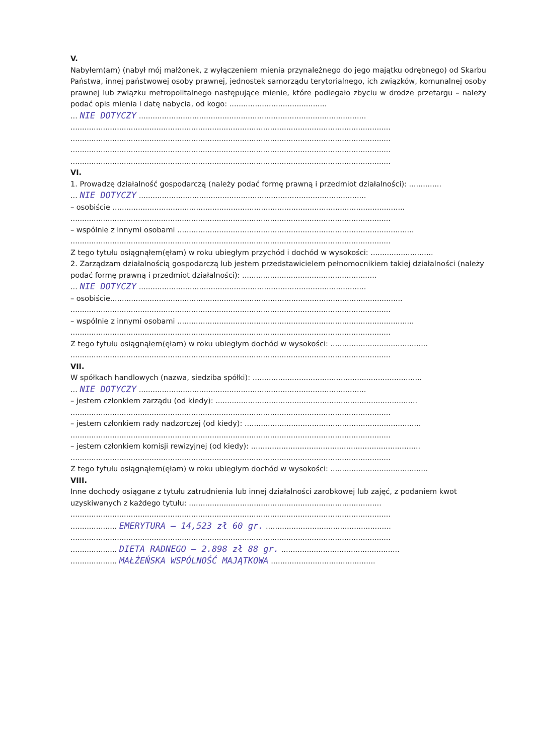V.
Nabyłem(am) (nabył mój małżonek, z wyłączeniem mienia przynależnego do jego majątku odrębnego) od Skarbu Państwa, innej państwowej osoby prawnej, jednostek samorządu terytorialnego, ich związków, komunalnej osoby prawnej lub związku metropolitalnego następujące mienie, które podlegało zbyciu w drodze przetargu – należy podać opis mienia i datę nabycia, od kogo: ..........................................
... NIE DOTYCZY ..................................................................................................
..........................................................................................................................................
..........................................................................................................................................
..........................................................................................................................................
..........................................................................................................................................
VI.
1. Prowadzę działalność gospodarczą (należy podać formę prawną i przedmiot działalności): ..............
... NIE DOTYCZY ..................................................................................................
– osobiście ..............................................................................................................................
..........................................................................................................................................
– wspólnie z innymi osobami ......................................................................................................
..........................................................................................................................................
Z tego tytułu osiągnąłem(ęłam) w roku ubiegłym przychód i dochód w wysokości: ...........................
2. Zarządzam działalnością gospodarczą lub jestem przedstawicielem pełnomocnikiem takiej działalności (należy podać formę prawną i przedmiot działalności): ..........................................................
... NIE DOTYCZY ..................................................................................................
– osobiście..............................................................................................................................
..........................................................................................................................................
– wspólnie z innymi osobami ......................................................................................................
..........................................................................................................................................
Z tego tytułu osiągnąłem(ęłam) w roku ubiegłym dochód w wysokości: ..........................................
..........................................................................................................................................
VII.
W spółkach handlowych (nazwa, siedziba spółki): .........................................................................
... NIE DOTYCZY ..................................................................................................
– jestem członkiem zarządu (od kiedy): .......................................................................................
..........................................................................................................................................
– jestem członkiem rady nadzorczej (od kiedy): ............................................................................
..........................................................................................................................................
– jestem członkiem komisji rewizyjnej (od kiedy): .........................................................................
..........................................................................................................................................
Z tego tytułu osiągnąłem(ęłam) w roku ubiegłym dochód w wysokości: ..........................................
VIII.
Inne dochody osiągane z tytułu zatrudnienia lub innej działalności zarobkowej lub zajęć, z podaniem kwot uzyskiwanych z każdego tytułu: ...................................................................................
..........................................................................................................................................
.................... EMERYTURA – 14,523 zł 60 gr. ......................................................
..........................................................................................................................................
.................... DIETA RADNEGO – 2.898 zł 88 gr. ...................................................
.................... MAŁŻEŃSKA WSPÓLNOŚĆ MAJĄTKOWA .............................................